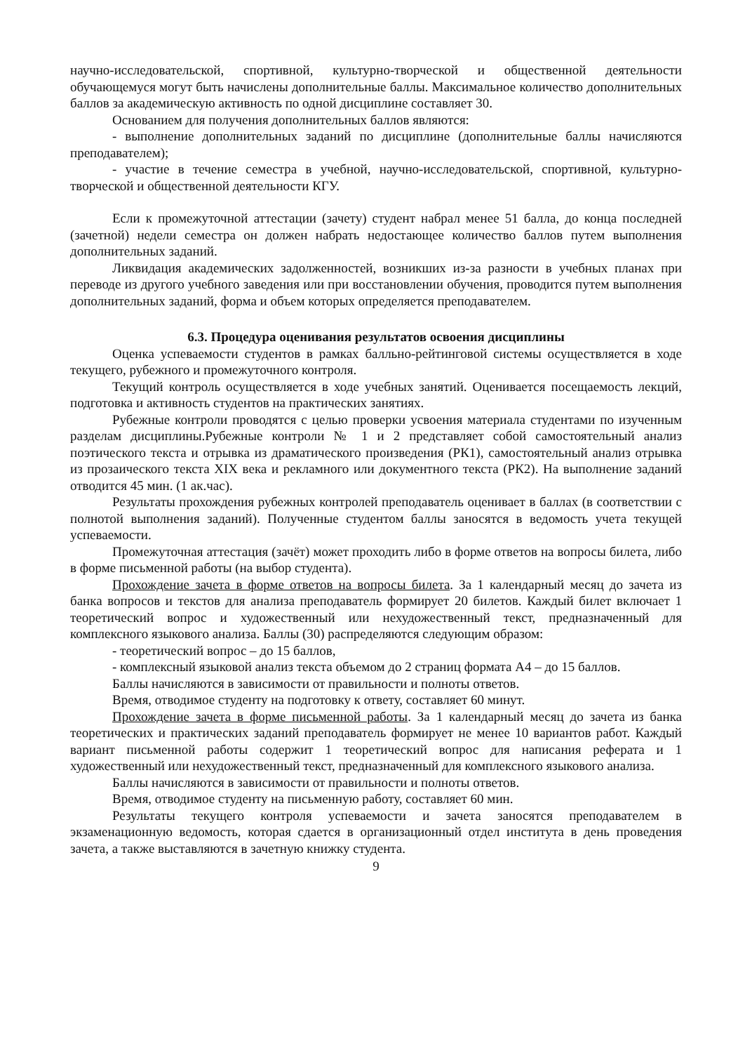научно-исследовательской, спортивной, культурно-творческой и общественной деятельности обучающемуся могут быть начислены дополнительные баллы. Максимальное количество дополнительных баллов за академическую активность по одной дисциплине составляет 30.
Основанием для получения дополнительных баллов являются:
- выполнение дополнительных заданий по дисциплине (дополнительные баллы начисляются преподавателем);
- участие в течение семестра в учебной, научно-исследовательской, спортивной, культурно-творческой и общественной деятельности КГУ.
Если к промежуточной аттестации (зачету) студент набрал менее 51 балла, до конца последней (зачетной) недели семестра он должен набрать недостающее количество баллов путем выполнения дополнительных заданий.
Ликвидация академических задолженностей, возникших из-за разности в учебных планах при переводе из другого учебного заведения или при восстановлении обучения, проводится путем выполнения дополнительных заданий, форма и объем которых определяется преподавателем.
6.3. Процедура оценивания результатов освоения дисциплины
Оценка успеваемости студентов в рамках балльно-рейтинговой системы осуществляется в ходе текущего, рубежного и промежуточного контроля.
Текущий контроль осуществляется в ходе учебных занятий. Оценивается посещаемость лекций, подготовка и активность студентов на практических занятиях.
Рубежные контроли проводятся с целью проверки усвоения материала студентами по изученным разделам дисциплины.Рубежные контроли № 1 и 2 представляет собой самостоятельный анализ поэтического текста и отрывка из драматического произведения (РК1), самостоятельный анализ отрывка из прозаического текста XIX века и рекламного или документного текста (РК2). На выполнение заданий отводится 45 мин. (1 ак.час).
Результаты прохождения рубежных контролей преподаватель оценивает в баллах (в соответствии с полнотой выполнения заданий). Полученные студентом баллы заносятся в ведомость учета текущей успеваемости.
Промежуточная аттестация (зачёт) может проходить либо в форме ответов на вопросы билета, либо в форме письменной работы (на выбор студента).
Прохождение зачета в форме ответов на вопросы билета. За 1 календарный месяц до зачета из банка вопросов и текстов для анализа преподаватель формирует 20 билетов. Каждый билет включает 1 теоретический вопрос и художественный или нехудожественный текст, предназначенный для комплексного языкового анализа. Баллы (30) распределяются следующим образом:
- теоретический вопрос – до 15 баллов,
- комплексный языковой анализ текста объемом до 2 страниц формата А4 – до 15 баллов.
Баллы начисляются в зависимости от правильности и полноты ответов.
Время, отводимое студенту на подготовку к ответу, составляет 60 минут.
Прохождение зачета в форме письменной работы. За 1 календарный месяц до зачета из банка теоретических и практических заданий преподаватель формирует не менее 10 вариантов работ. Каждый вариант письменной работы содержит 1 теоретический вопрос для написания реферата и 1 художественный или нехудожественный текст, предназначенный для комплексного языкового анализа.
Баллы начисляются в зависимости от правильности и полноты ответов.
Время, отводимое студенту на письменную работу, составляет 60 мин.
Результаты текущего контроля успеваемости и зачета заносятся преподавателем в экзаменационную ведомость, которая сдается в организационный отдел института в день проведения зачета, а также выставляются в зачетную книжку студента.
9